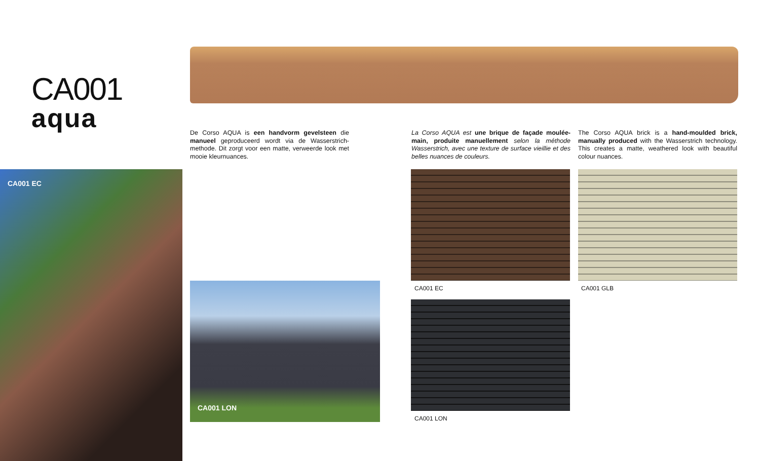CA001
aqua
De Corso AQUA is een handvorm gevelsteen die manueel geproduceerd wordt via de Wasserstrich-methode. Dit zorgt voor een matte, verweerde look met mooie kleurnuances.
La Corso AQUA est une brique de façade moulée-main, produite manuellement selon la méthode Wasserstrich, avec une texture de surface vieillie et des belles nuances de couleurs.
The Corso AQUA brick is a hand-moulded brick, manually produced with the Wasserstrich technology. This creates a matte, weathered look with beautiful colour nuances.
CA001 EC
CA001 LON
CA001 EC CA001 GLB
CA001 LON